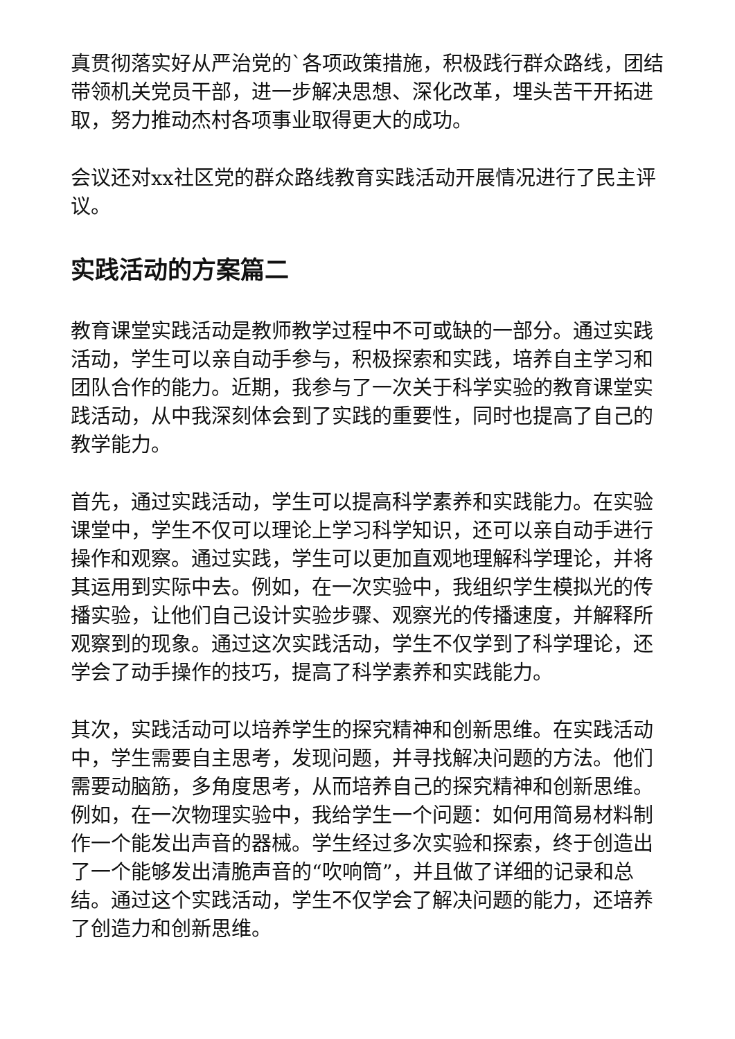真贯彻落实好从严治党的`各项政策措施，积极践行群众路线，团结带领机关党员干部，进一步解决思想、深化改革，埋头苦干开拓进取，努力推动杰村各项事业取得更大的成功。
会议还对xx社区党的群众路线教育实践活动开展情况进行了民主评议。
实践活动的方案篇二
教育课堂实践活动是教师教学过程中不可或缺的一部分。通过实践活动，学生可以亲自动手参与，积极探索和实践，培养自主学习和团队合作的能力。近期，我参与了一次关于科学实验的教育课堂实践活动，从中我深刻体会到了实践的重要性，同时也提高了自己的教学能力。
首先，通过实践活动，学生可以提高科学素养和实践能力。在实验课堂中，学生不仅可以理论上学习科学知识，还可以亲自动手进行操作和观察。通过实践，学生可以更加直观地理解科学理论，并将其运用到实际中去。例如，在一次实验中，我组织学生模拟光的传播实验，让他们自己设计实验步骤、观察光的传播速度，并解释所观察到的现象。通过这次实践活动，学生不仅学到了科学理论，还学会了动手操作的技巧，提高了科学素养和实践能力。
其次，实践活动可以培养学生的探究精神和创新思维。在实践活动中，学生需要自主思考，发现问题，并寻找解决问题的方法。他们需要动脑筋，多角度思考，从而培养自己的探究精神和创新思维。例如，在一次物理实验中，我给学生一个问题：如何用简易材料制作一个能发出声音的器械。学生经过多次实验和探索，终于创造出了一个能够发出清脆声音的“吹响筒”，并且做了详细的记录和总结。通过这个实践活动，学生不仅学会了解决问题的能力，还培养了创造力和创新思维。